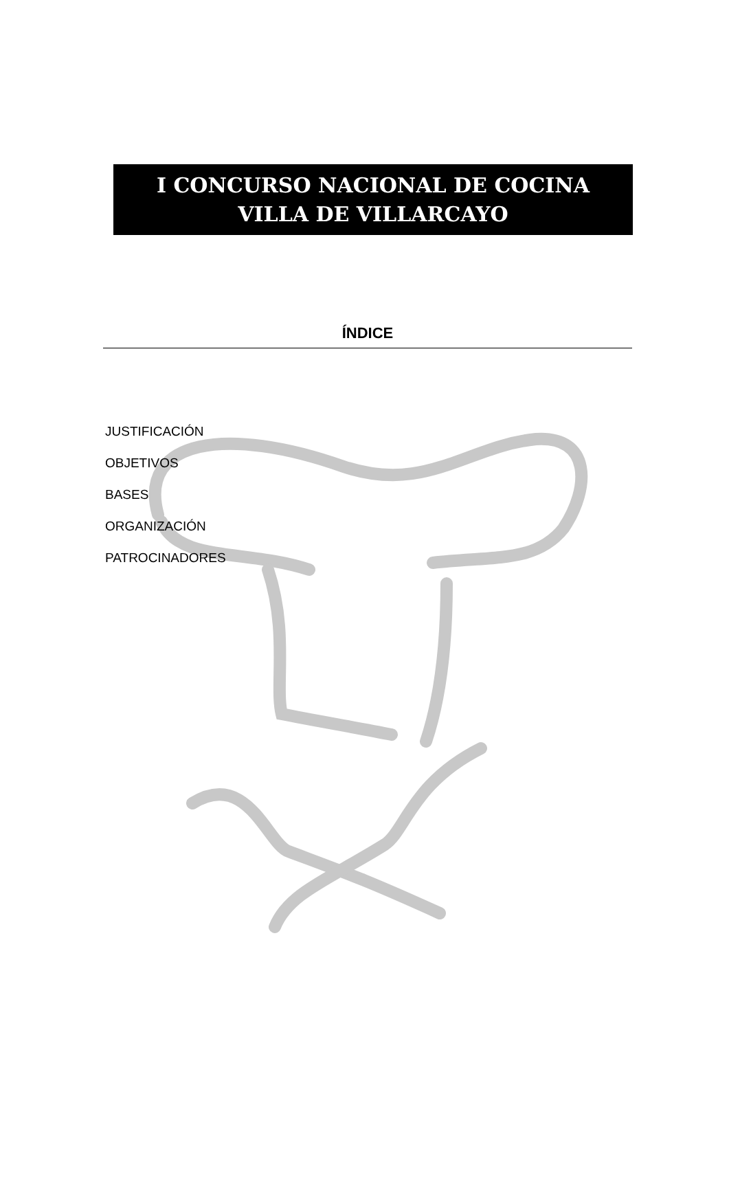I CONCURSO NACIONAL DE COCINA
VILLA DE VILLARCAYO
ÍNDICE
JUSTIFICACIÓN
OBJETIVOS
BASES
ORGANIZACIÓN
PATROCINADORES